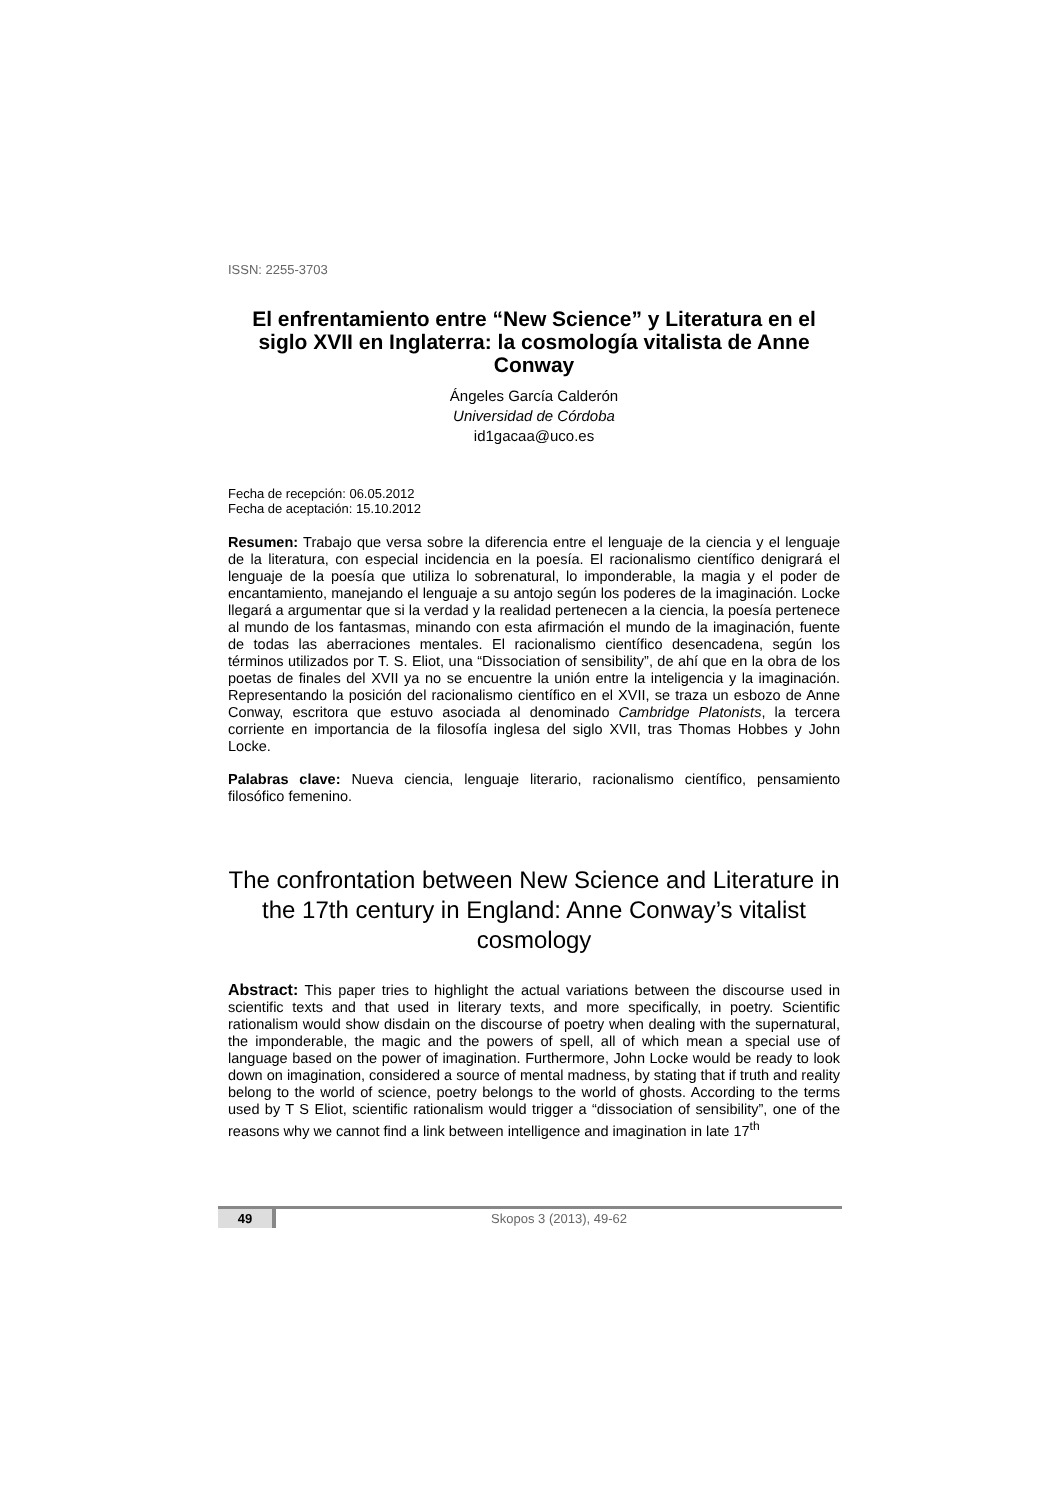ISSN: 2255-3703
El enfrentamiento entre “New Science” y Literatura en el siglo XVII en Inglaterra: la cosmología vitalista de Anne Conway
Ángeles García Calderón
Universidad de Córdoba
id1gacaa@uco.es
Fecha de recepción: 06.05.2012
Fecha de aceptación: 15.10.2012
Resumen: Trabajo que versa sobre la diferencia entre el lenguaje de la ciencia y el lenguaje de la literatura, con especial incidencia en la poesía. El racionalismo científico denigrará el lenguaje de la poesía que utiliza lo sobrenatural, lo imponderable, la magia y el poder de encantamiento, manejando el lenguaje a su antojo según los poderes de la imaginación. Locke llegará a argumentar que si la verdad y la realidad pertenecen a la ciencia, la poesía pertenece al mundo de los fantasmas, minando con esta afirmación el mundo de la imaginación, fuente de todas las aberraciones mentales. El racionalismo científico desencadena, según los términos utilizados por T. S. Eliot, una “Dissociation of sensibility”, de ahí que en la obra de los poetas de finales del XVII ya no se encuentre la unión entre la inteligencia y la imaginación. Representando la posición del racionalismo científico en el XVII, se traza un esbozo de Anne Conway, escritora que estuvo asociada al denominado Cambridge Platonists, la tercera corriente en importancia de la filosofía inglesa del siglo XVII, tras Thomas Hobbes y John Locke.
Palabras clave: Nueva ciencia, lenguaje literario, racionalismo científico, pensamiento filosófico femenino.
The confrontation between New Science and Literature in the 17th century in England: Anne Conway’s vitalist cosmology
Abstract: This paper tries to highlight the actual variations between the discourse used in scientific texts and that used in literary texts, and more specifically, in poetry. Scientific rationalism would show disdain on the discourse of poetry when dealing with the supernatural, the imponderable, the magic and the powers of spell, all of which mean a special use of language based on the power of imagination. Furthermore, John Locke would be ready to look down on imagination, considered a source of mental madness, by stating that if truth and reality belong to the world of science, poetry belongs to the world of ghosts. According to the terms used by T S Eliot, scientific rationalism would trigger a “dissociation of sensibility”, one of the reasons why we cannot find a link between intelligence and imagination in late 17<sup>th</sup>
49 Skopos 3 (2013), 49-62